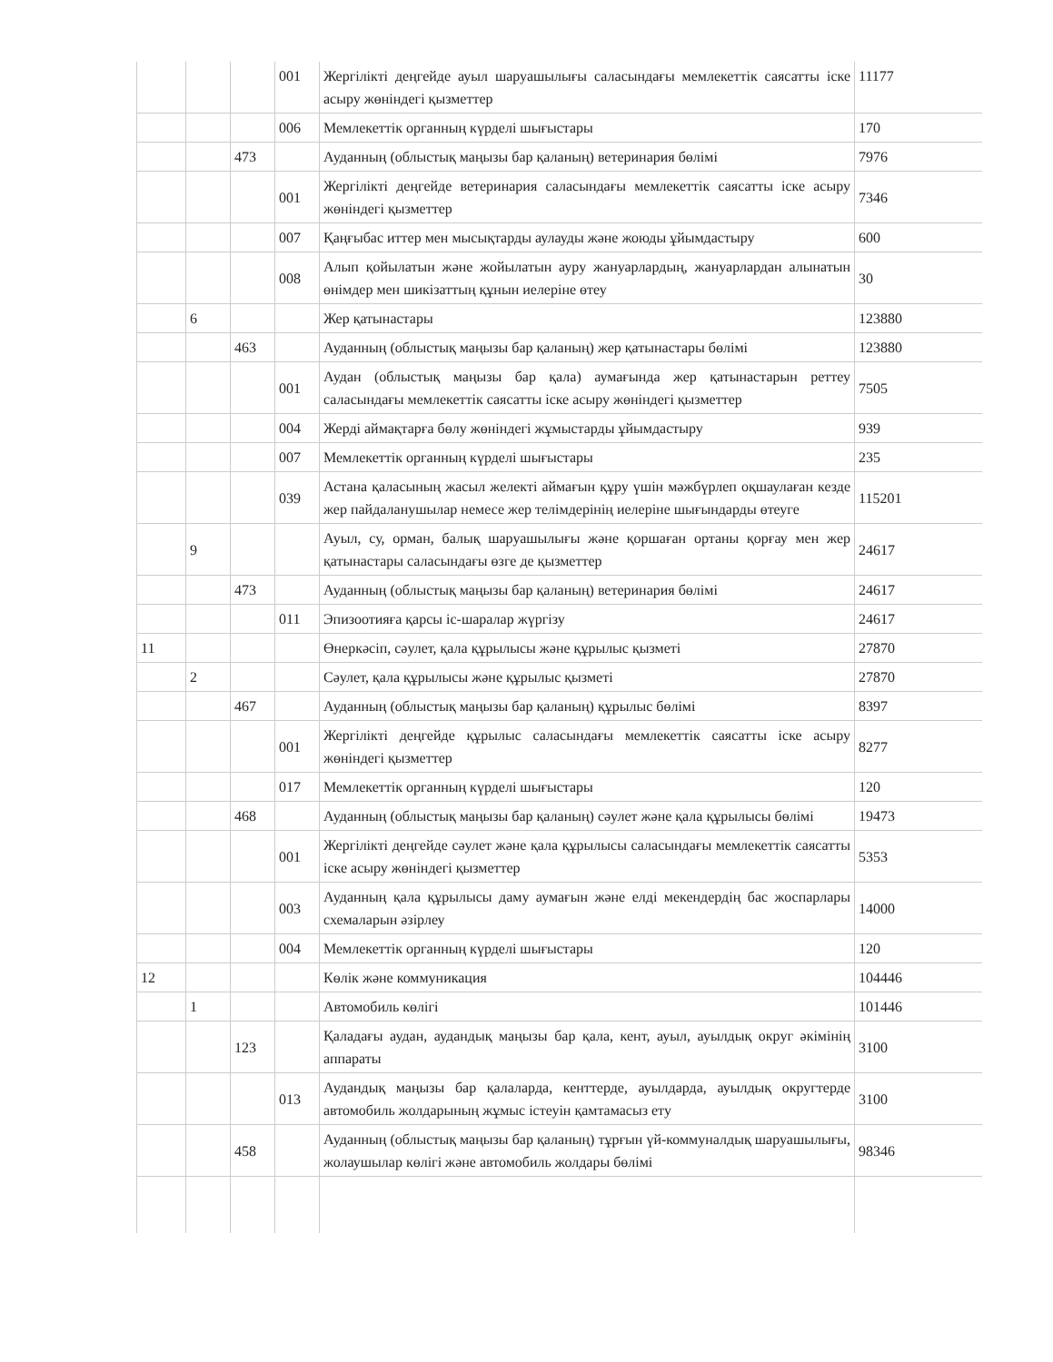| | | | 001 | Жергілікті деңгейде ауыл шаруашылығы саласындағы мемлекеттік саясатты іске асыру жөніндегі қызметтер | 11177 |
| | | | 006 | Мемлекеттік органның күрделі шығыстары | 170 |
| | | 473 | | Ауданның (облыстық маңызы бар қаланың) ветеринария бөлімі | 7976 |
| | | | 001 | Жергілікті деңгейде ветеринария саласындағы мемлекеттік саясатты іске асыру жөніндегі қызметтер | 7346 |
| | | | 007 | Қаңғыбас иттер мен мысықтарды аулауды және жоюды ұйымдастыру | 600 |
| | | | 008 | Алып қойылатын және жойылатын ауру жануарлардың, жануарлардан алынатын өнімдер мен шикізаттың құнын иелеріне өтеу | 30 |
| | 6 | | | Жер қатынастары | 123880 |
| | | 463 | | Ауданның (облыстық маңызы бар қаланың) жер қатынастары бөлімі | 123880 |
| | | | 001 | Аудан (облыстық маңызы бар қала) аумағында жер қатынастарын реттеу саласындағы мемлекеттік саясатты іске асыру жөніндегі қызметтер | 7505 |
| | | | 004 | Жерді аймақтарға бөлу жөніндегі жұмыстарды ұйымдастыру | 939 |
| | | | 007 | Мемлекеттік органның күрделі шығыстары | 235 |
| | | | 039 | Астана қаласының жасыл желекті аймағын құру үшін мәжбүрлеп оқшаулаған кезде жер пайдаланушылар немесе жер телімдерінің иелеріне шығындарды өтеуге | 115201 |
| | 9 | | | Ауыл, су, орман, балық шаруашылығы және қоршаған ортаны қорғау мен жер қатынастары саласындағы өзге де қызметтер | 24617 |
| | | 473 | | Ауданның (облыстық маңызы бар қаланың) ветеринария бөлімі | 24617 |
| | | | 011 | Эпизоотияға қарсы іс-шаралар жүргізу | 24617 |
| 11 | | | | Өнеркәсіп, сәулет, қала құрылысы және құрылыс қызметі | 27870 |
| | 2 | | | Сәулет, қала құрылысы және құрылыс қызметі | 27870 |
| | | 467 | | Ауданның (облыстық маңызы бар қаланың) құрылыс бөлімі | 8397 |
| | | | 001 | Жергілікті деңгейде құрылыс саласындағы мемлекеттік саясатты іске асыру жөніндегі қызметтер | 8277 |
| | | | 017 | Мемлекеттік органның күрделі шығыстары | 120 |
| | | 468 | | Ауданның (облыстық маңызы бар қаланың) сәулет және қала құрылысы бөлімі | 19473 |
| | | | 001 | Жергілікті деңгейде сәулет және қала құрылысы саласындағы мемлекеттік саясатты іске асыру жөніндегі қызметтер | 5353 |
| | | | 003 | Ауданның қала құрылысы даму аумағын және елді мекендердің бас жоспарлары схемаларын әзірлеу | 14000 |
| | | | 004 | Мемлекеттік органның күрделі шығыстары | 120 |
| 12 | | | | Көлік және коммуникация | 104446 |
| | 1 | | | Автомобиль көлігі | 101446 |
| | | 123 | | Қаладағы аудан, аудандық маңызы бар қала, кент, ауыл, ауылдық округ әкімінің аппараты | 3100 |
| | | | 013 | Аудандық маңызы бар қалаларда, кенттерде, ауылдарда, ауылдық округтерде автомобиль жолдарының жұмыс істеуін қамтамасыз ету | 3100 |
| | | 458 | | Ауданның (облыстық маңызы бар қаланың) тұрғын үй-коммуналдық шаруашылығы, жолаушылар көлігі және автомобиль жолдары бөлімі | 98346 |